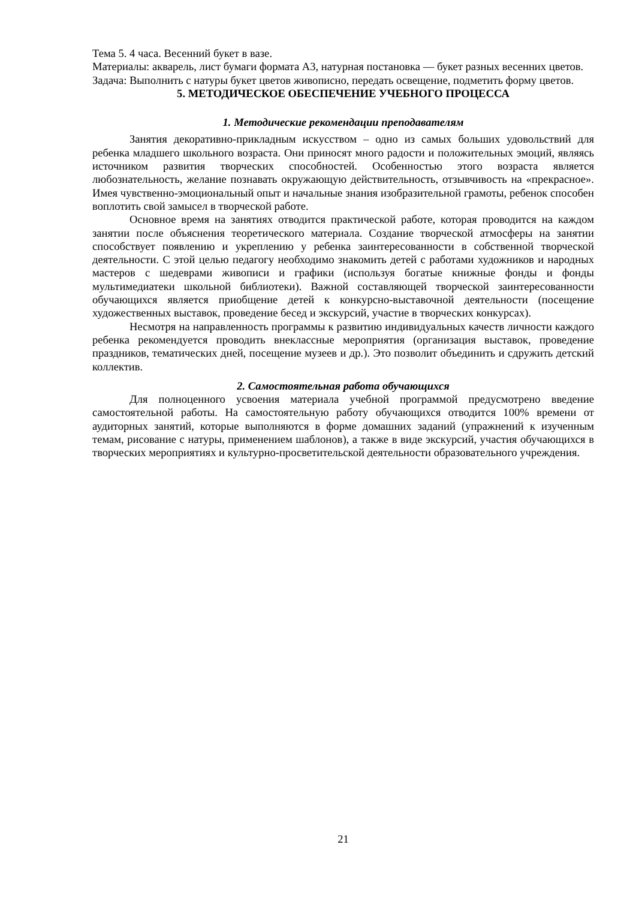Тема 5. 4 часа. Весенний букет в вазе.
Материалы: акварель, лист бумаги формата А3, натурная постановка — букет разных весенних цветов.
Задача: Выполнить с натуры букет цветов живописно, передать освещение, подметить форму цветов.
5. МЕТОДИЧЕСКОЕ ОБЕСПЕЧЕНИЕ УЧЕБНОГО ПРОЦЕССА
1. Методические рекомендации преподавателям
Занятия декоративно-прикладным искусством – одно из самых больших удовольствий для ребенка младшего школьного возраста. Они приносят много радости и положительных эмоций, являясь источником развития творческих способностей. Особенностью этого возраста является любознательность, желание познавать окружающую действительность, отзывчивость на «прекрасное». Имея чувственно-эмоциональный опыт и начальные знания изобразительной грамоты, ребенок способен воплотить свой замысел в творческой работе.
Основное время на занятиях отводится практической работе, которая проводится на каждом занятии после объяснения теоретического материала. Создание творческой атмосферы на занятии способствует появлению и укреплению у ребенка заинтересованности в собственной творческой деятельности. С этой целью педагогу необходимо знакомить детей с работами художников и народных мастеров с шедеврами живописи и графики (используя богатые книжные фонды и фонды мультимедиатеки школьной библиотеки). Важной составляющей творческой заинтересованности обучающихся является приобщение детей к конкурсно-выставочной деятельности (посещение художественных выставок, проведение бесед и экскурсий, участие в творческих конкурсах).
Несмотря на направленность программы к развитию индивидуальных качеств личности каждого ребенка рекомендуется проводить внеклассные мероприятия (организация выставок, проведение праздников, тематических дней, посещение музеев и др.). Это позволит объединить и сдружить детский коллектив.
2. Самостоятельная работа обучающихся
Для полноценного усвоения материала учебной программой предусмотрено введение самостоятельной работы. На самостоятельную работу обучающихся отводится 100% времени от аудиторных занятий, которые выполняются в форме домашних заданий (упражнений к изученным темам, рисование с натуры, применением шаблонов), а также в виде экскурсий, участия обучающихся в творческих мероприятиях и культурно-просветительской деятельности образовательного учреждения.
21